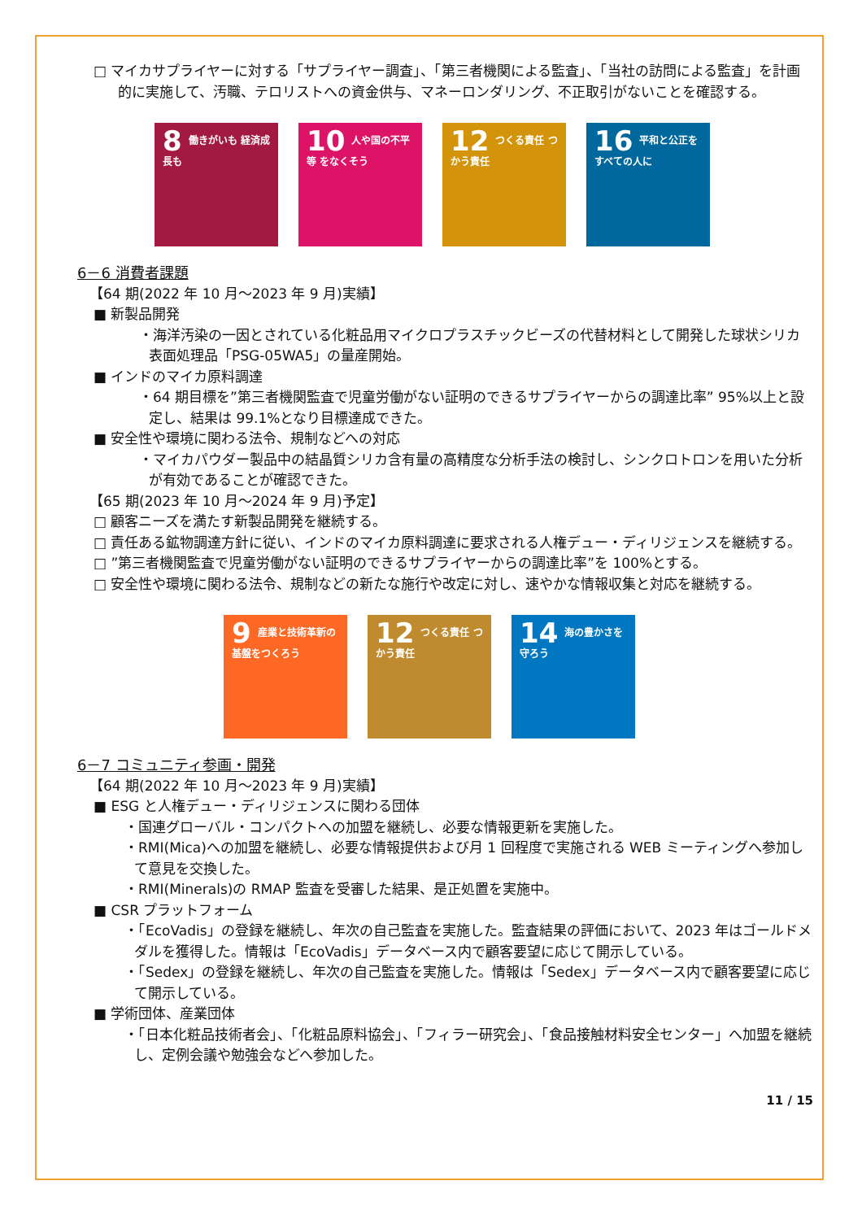□ マイカサプライヤーに対する「サプライヤー調査」、「第三者機関による監査」、「当社の訪問による監査」を計画的に実施して、汚職、テロリストへの資金供与、マネーロンダリング、不正取引がないことを確認する。
8 働きがいも 経済成長も
10 人や国の不平等 をなくそう
12 つくる責任 つかう責任
16 平和と公正を すべての人に
6－6 消費者課題
【64 期(2022 年 10 月～2023 年 9 月)実績】
■ 新製品開発
・海洋汚染の一因とされている化粧品用マイクロプラスチックビーズの代替材料として開発した球状シリカ表面処理品「PSG-05WA5」の量産開始。
■ インドのマイカ原料調達
・64 期目標を”第三者機関監査で児童労働がない証明のできるサプライヤーからの調達比率” 95%以上と設定し、結果は 99.1%となり目標達成できた。
■ 安全性や環境に関わる法令、規制などへの対応
・マイカパウダー製品中の結晶質シリカ含有量の高精度な分析手法の検討し、シンクロトロンを用いた分析が有効であることが確認できた。
【65 期(2023 年 10 月～2024 年 9 月)予定】
□ 顧客ニーズを満たす新製品開発を継続する。
□ 責任ある鉱物調達方針に従い、インドのマイカ原料調達に要求される人権デュー・ディリジェンスを継続する。
□ ”第三者機関監査で児童労働がない証明のできるサプライヤーからの調達比率”を 100%とする。
□ 安全性や環境に関わる法令、規制などの新たな施行や改定に対し、速やかな情報収集と対応を継続する。
9 産業と技術革新の 基盤をつくろう
12 つくる責任 つかう責任
14 海の豊かさを 守ろう
6－7 コミュニティ参画・開発
【64 期(2022 年 10 月～2023 年 9 月)実績】
■ ESG と人権デュー・ディリジェンスに関わる団体
・国連グローバル・コンパクトへの加盟を継続し、必要な情報更新を実施した。
・RMI(Mica)への加盟を継続し、必要な情報提供および月 1 回程度で実施される WEB ミーティングへ参加して意見を交換した。
・RMI(Minerals)の RMAP 監査を受審した結果、是正処置を実施中。
■ CSR プラットフォーム
・「EcoVadis」の登録を継続し、年次の自己監査を実施した。監査結果の評価において、2023 年はゴールドメダルを獲得した。情報は「EcoVadis」データベース内で顧客要望に応じて開示している。
・「Sedex」の登録を継続し、年次の自己監査を実施した。情報は「Sedex」データベース内で顧客要望に応じて開示している。
■ 学術団体、産業団体
・「日本化粧品技術者会」、「化粧品原料協会」、「フィラー研究会」、「食品接触材料安全センター」へ加盟を継続し、定例会議や勉強会などへ参加した。
11 / 15